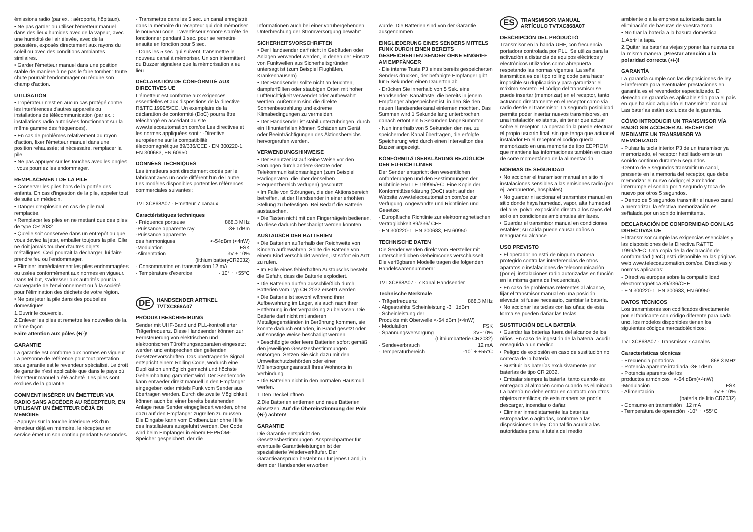émissions radio (par ex. : aéroports, hôpitaux).
• Ne pas garder ou utiliser l'émetteur manuel dans des lieux humides avec de la vapeur, avec une humidité de l'air élevée, avec de la poussière, exposés directement aux rayons du soleil ou avec des conditions ambiantes similaires.
• Garder l'émetteur manuel dans une position stable de manière à ne pas le faire tomber : toute chute pourrait l'endommager ou réduire son champ d'action.
UTILISATION
• L'opérateur n'est en aucun cas protégé contre les interférences d'autres appareils ou installations de télécommunication (par ex. : installations radio autorisées fonctionnant sur la même gamme des fréquences).
• En cas de problèmes relativement au rayon d'action, fixer l'émetteur manuel dans une position rehaussée; si nécessaire, remplacer la pile.
• Ne pas appuyer sur les touches avec les ongles : vous pourriez les endommager.
REMPLACEMENT DE LA PILE
• Conserver les piles hors de la portée des enfants. En cas d'ingestion de la pile, appeler tout de suite un médecin.
• Danger d'explosion en cas de pile mal remplacée.
• Remplacer les piles en ne mettant que des piles de type CR 2032.
• Qu'elle soit conservée dans un entrepôt ou que vous deviez la jeter, emballer toujours la pile. Elle ne doit jamais toucher d'autres objets métalliques. Ceci pourrait la décharger, lui faire prendre feu ou l'endommager.
• Eliminer immédiatement les piles endommagées ou usées conformément aux normes en vigueur. Dans tel but, s'adresser aux autorités pour la sauvegarde de l'environnement ou à la société pour l'élimination des déchets de votre région.
• Ne pas jeter la pile dans des poubelles domestiques.
1.Ouvrir le couvercle.
2.Enlever les piles et remettre les nouvelles de la même façon.
Faire attention aux pôles (+/-)!
GARANTIE
La garantie est conforme aux normes en vigueur. La personne de référence pour tout prestation sous garantie est le revendeur spécialisé. Le droit de garantie n'est applicable que dans le pays où l'émetteur manuel a été acheté. Les piles sont exclues de la garantie.
COMMENT INSÉRER UN ÉMETTEUR VIA RADIO SANS ACCÉDER AU RÉCEPTEUR, EN UTILISANT UN ÉMETTEUR DÉJÀ EN MÉMOIRE
- Appuyer sur la touche intérieure P3 d'un émetteur déjà en mémoire, le récepteur en service émet un son continu pendant 5 secondes.
- Transmettre dans les 5 sec. un canal enregistré dans la mémoire du récepteur qui doit mémoriser le nouveau code. L'avertisseur sonore s'arrête de fonctionner pendant 1 sec. pour se remettre ensuite en fonction pour 5 sec.
- Dans les 5 sec. qui suivent, transmettre le nouveau canal à mémoriser. Un son intermittent du Buzzer signalera que la mémorisation a eu lieu.
DÉCLARATION DE CONFORMITÉ AUX DIRECTIVES UE
L'émetteur est conforme aux exigences essentielles et aux dispositions de la directive R&TTE 1999/5/EC. Un exemplaire de la déclaration de conformité (DoC) pourra être téléchargé en accédant au site www.telecoautomation.com/ce Les directives et les normes appliquées sont : -Directive européenne sur la compatibilité électromagnétique 89/336/CEE - EN 300220-1, EN 300683, EN 60950
DONNÉES TECHNIQUES
Les émetteurs sont directement codés par le fabricant avec un code différent l'un de l'autre. Les modèles disponibles portent les références commerciales suivantes :
TVTXC868A07 - Emetteur 7 canaux
Caractéristiques techniques
- Fréquence porteuse 868.3 MHz
-Puissance apparente ray. -3÷ 1dBm
-Puissance apparente
des harmoniques <-54dBm (<4nW)
-Modulation FSK
-Alimentation 3V ± 10%
(lithium batteryCR2032)
- Consommation en transmission 12 mA
- Température d'exercice - 10° ÷ +55°C
DE HANDSENDER ARTIKEL
TVTXC868A07
PRODUKTBESCHREIBUNG
Sender mit UHF-Band und PLL-kontrollierter Trägerfrequenz. Diese Handsender können zur Fernsteuerung von elektrischen und elektronischen Türöffnungsapparaten eingesetzt werden und entsprechen den geltenden Gesetzesvorschriften. Das übertragende Signal entspricht einem Rolling Code, wodurch eine Duplikation unmöglich gemacht und höchste Geheimhaltung garantiert wird. Der Sendercode kann entweder direkt manuell in den Empfänger eingegeben oder mittels Funk vom Sender aus übertragen werden. Durch die zweite Möglichkeit können auch bei einer bereits bestehenden Anlage neue Sender eingegliedert werden, ohne dazu auf den Empfänger zugreifen zu müssen. Die Eingabe kann vom Endbenutzer ohne Hilfe des Installateurs ausgeführt werden. Der Code wird beim Empfänger in einem EEPROM-Speicher gespeichert, der die
Informationen auch bei einer vorübergehenden Unterbrechung der Stromversorgung bewahrt.
SICHERHEITSVORSCHRIFTEN
• Der Handsender darf nicht in Gebäuden oder Anlagen verwendet werden, in denen der Einsatz von Funkwellen aus Sicherheitsgründen untersagt ist (zum Beispiel Flughäfen, Krankenhäusern).
• Der Handsender sollte nicht an feuchten, dampferfüllten oder staubigen Orten mit hoher Luftfeuchtigkeit verwendet oder aufbewahrt werden. Außerdem sind die direkte Sonnenbestrahlung und extreme Klimabedingungen zu vermeiden.
• Der Handsender ist stabil unterzubringen, durch ein Hinunterfallen können Schäden am Gerät oder Beeinträchtigungen des Aktionsbereichs hervorgerufen werden.
VERWENDUNGSHINWEISE
• Der Benutzer ist auf keine Weise vor den Störungen durch andere Geräte oder Telekommunikationsanlagen (zum Beispiel Radiogeräten, die über denselben Frequenzbereich verfügen) geschützt.
• Im Falle von Störungen, die den Aktionsbereich betreffen, ist der Handsender in einer erhöhten Stellung zu befestigen. Bei Bedarf die Batterie austauschen.
• Die Tasten nicht mit den Fingernägeln bedienen, da diese dadurch beschädigt werden könnten.
AUSTAUSCH DER BATTERIEN
• Die Batterien außerhalb der Reichweite von Kindern aufbewahren. Sollte die Batterie von einem Kind verschluckt werden, ist sofort ein Arzt zu rufen.
• Im Falle eines fehlerhaften Austauschs besteht die Gefahr, dass die Batterie explodiert.
• Die Batterien dürfen ausschließlich durch Batterien vom Typ CR 2032 ersetzt werden.
• Die Batterie ist sowohl während ihrer Aufbewahrung im Lager, als auch nach ihrer Entfernung in der Verpackung zu belassen. Die Batterie darf nicht mit anderen Metallgegenständen in Berührung kommen, sie könnte dadurch entladen, in Brand gesetzt oder auf sonstige Weise beschädigt werden.
• Beschädigte oder leere Batterien sofort gemäß den jeweiligen Gesetzesbestimmungen entsorgen. Setzen Sie sich dazu mit den Umweltschutzbehörden oder einer Müllentsorgungsanstalt Ihres Wohnorts in Verbindung.
• Die Batterien nicht in den normalen Hausmüll werfen.
1.Den Deckel öffnen.
2.Die Batterien entfernen und neue Batterien einsetzen. Auf die Übereinstimmung der Pole (+/-) achten!
GARANTIE
Die Garantie entspricht den Gesetzesbestimmungen. Ansprechpartner für eventuelle Garantieleistungen ist der spezialisierte Wiederverkäufer. Der Garantieanspruch besteht nur für jenes Land, in dem der Handsender erworben
wurde. Die Batterien sind von der Garantie ausgenommen.
EINGLIEDERUNG EINES SENDERS MITTELS FUNK DURCH EINEN BEREITS GESPEICHERTEN SENDER OHNE EINGRIFF AM EMPFÄNGER
- Die interne Taste P3 eines bereits gespeicherten Senders drücken, der befähigte Empfänger gibt für 5 Sekunden einen Dauerton ab.
- Drücken Sie innerhalb von 5 Sek. eine Handsender- Kanaltaste, die bereits in jenem Empfänger abgespeichert ist, in den Sie den neuen Handsenderkanal einlernen möchten. Das Summen wird 1 Sekunde lang unterbrochen, danach ertönt ein 5 Sekunden langeSummton.
- Nun innerhalb von 5 Sekunden den neu zu speichernden Kanal übertragen, die erfolgte Speicherung wird durch einen Intervallton des Buzzer angezeigt.
KONFORMITÄTSERKLÄRUNG BEZÜGLICH DER EU-RICHTLINIEN
Der Sender entspricht den wesentlichen Anforderungen und den Bestimmungen der Richtlinie R&TTE 1999/5/EC. Eine Kopie der Konformitätserklärung (DoC) steht auf der Website www.telecoautomation.com/ce zur Verfügung. Angewandte und Richtlinien und Gesetze:
- Europäische Richtlinie zur elektromagnetischen Verträglichkeit 89/336/ CEE
- EN 300220-1, EN 300683, EN 60950
TECHNISCHE DATEN
Die Sender werden direkt vom Hersteller mit unterschiedlichen Geheimcodes verschlüsselt. Die verfügbaren Modelle tragen die folgenden Handelswarennummern:
TVTXC868A07 - 7 Kanal Handsender
Technische Merkmale
- Trägerfrequenz 868.3 MHz
- Abgestrahlte Scheinleistung -3÷ 1dBm
- Scheinleistung der
Produkte mit Oberwelle <-54 dBm (<4nW)
- Modulation FSK
- Spannungsversorgung 3V±10%
(Lithiumbatterie CR2032)
- Sendeverbrauch 12 mA
- Temperaturbereich -10° ÷ +55°C
ES TRANSMISOR MANUAL
ARTÍCULO TVTXC868A07
DESCRIPCIÓN DEL PRODUCTO
Transmisor en la banda UHF, con frecuencia portadora controlada por PLL. Se utiliza para la activación a distancia de equipos eléctricos y electrónicos utilizados como abrepuerta respetando las normas vigentes. La señal transmitida es del tipo rolling code para hacer imposible su duplicación y para garantizar el máximo secreto. El código del transmisor se puede insertar (memorizar) en el receptor, tanto actuando directamente en el receptor como vía radio desde el transmisor. La segunda posibilidad permite poder insertar nuevos transmisores, en una instalación existente, sin tener que actuar sobre el receptor. La operación la puede efectuar el propio usuario final, sin que tenga que actuar el instalador.En el receptor el código queda memorizado en una memoria de tipo EEPROM que mantiene las informaciones también en caso de corte momentáneo de la alimentación.
NORMAS DE SEGURIDAD
• No accionar el transmisor manual en sitio ni instalaciones sensibles a las emisiones radio (por ej. aeropuertos, hospitales).
• No guardar ni accionar el transmisor manual en sitio donde haya humedad, vapor, alta humedad del aire, polvo, exposición directa a los rayos del sol o en condiciones ambientales similares.
• Guardar el transmisor manual en condiciones estables; su caída puede causar daños o menguar su alcance.
USO PREVISTO
• El operador no está de ninguna manera protegido contra las interferencias de otros aparatos o instalaciones de telecomunicación (por ej. instalaciones radio autorizadas en función en la misma gama de frecuencias).
• En caso de problemas referentes al alcance, fijar el transmisor manual en una posición elevada; si fuese necesario, cambiar la batería.
• No accionar las teclas con las uñas; de esta forma se pueden dañar las teclas.
SUSTITUCIÓN DE LA BATERÍA
• Guardar las baterías fuera del alcance de los niños. En caso de ingestión de la batería, acudir enseguida a un médico.
• Peligro de explosión en caso de sustitución no correcta de la batería.
• Sustituir las baterías exclusivamente por baterías de tipo CR 2032.
• Embalar siempre la batería, tanto cuando es entregada al almacén como cuando es eliminada. La batería no debe entrar en contacto con otros objetos metálicos; de esta manera se podría descargar, incendiar o dañar.
• Eliminar inmediatamente las baterías estropeadas o agitadas, conforme a las disposiciones de ley. Con tal fin acudir a las autoridades para la tutela del medio
ambiente o a la empresa autorizada para la eliminación de basuras de vuestra zona.
• No tirar la batería a la basura doméstica.
1.Abrir la tapa.
2.Quitar las baterías viejas y poner las nuevas de la misma manera. ¡Prestar atención a la polaridad correcta (+/-)!
GARANTÍA
La garantía cumple con las disposiciones de ley. El referente para eventuales prestaciones en garantía es el revendedor especializado. El derecho de garantía es aplicable sólo para el país en que ha sido adquirido el transmisor manual. Las baterías están excluidas de la garantía.
CÓMO INTRODUCIR UN TRANSMISOR VÍA RADIO SIN ACCEDER AL RECEPTOR MEDIANTE UN TRANSMISOR YA MEMORIZADO
- Pulsar la tecla interior P3 de un transmisor ya memorizado, el receptor habilitado emite un sonido continuo durante 5 segundos.
-Dentro de 5 segundos transmitir un canal, presente en la memoria del receptor, que debe memorizar el nuevo código; el zumbador interrumpe el sonido por 1 segundo y toca de nuevo por otros 5 segundos.
- Dentro de 5 segundos transmitir el nuevo canal a memorizar, la efectiva memorización es señalada por un sonido intermitente.
DECLARACIÓN DE CONFORMIDAD CON LAS DIRECTIVAS UE
El transmisor cumple las exigencias esenciales y las disposiciones de la Directiva R&TTE 1999/5/EC. Una copia de la declaración de conformidad (DoC) está disponible en las páginas web www.telecoautomation.com/ce. Directivas y normas aplicadas:
- Directiva europea sobre la compatibilidad electromagnética 89/336/CEE
- EN 300220-1, EN 300683, EN 60950
DATOS TÉCNICOS
Los transmisores son codificados directamente por el fabricante con código diferente para cada uno. los modelos disponibles tienen los siguientes códigos mercadotécnicos:
TVTXC868A07 - Transmisor 7 canales
Características técnicas
- Frecuencia portadora 868.3 MHz
- Potencia aparente irradiada -3÷ 1dBm
- Potencia aparente de los
productos armónicos <-54 dBm(<4nW)
-Modulación FSK
- Alimentación 3V ± 10%
(batería de litio CR2032)
- Consumo en transmisión 12 mA
- Temperatura de operación -10° ÷ +55°C